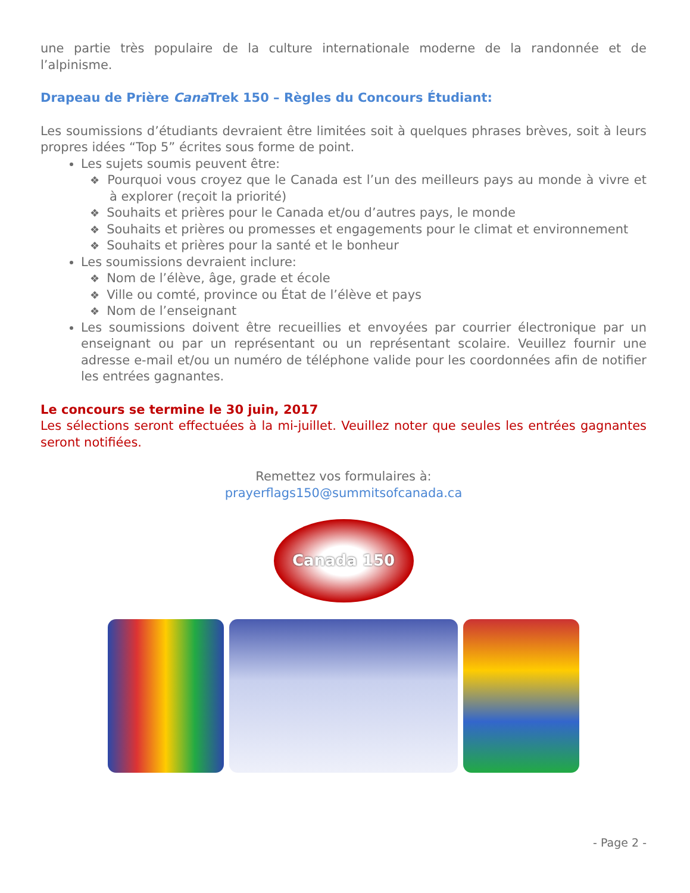une partie très populaire de la culture internationale moderne de la randonnée et de l’alpinisme.
Drapeau de Prière Cana Trek 150 – Règles du Concours Étudiant:
Les soumissions d’étudiants devraient être limitées soit à quelques phrases brèves, soit à leurs propres idées “Top 5” écrites sous forme de point.
Les sujets soumis peuvent être:
❖ Pourquoi vous croyez que le Canada est l’un des meilleurs pays au monde à vivre et à explorer (reçoit la priorité)
❖ Souhaits et prières pour le Canada et/ou d’autres pays, le monde
❖ Souhaits et prières ou promesses et engagements pour le climat et environnement
❖ Souhaits et prières pour la santé et le bonheur
Les soumissions devraient inclure:
❖ Nom de l’élève, âge, grade et école
❖ Ville ou comté, province ou État de l’élève et pays
❖ Nom de l’enseignant
Les soumissions doivent être recueillies et envoyées par courrier électronique par un enseignant ou par un représentant ou un représentant scolaire. Veuillez fournir une adresse e-mail et/ou un numéro de téléphone valide pour les coordonnées afin de notifier les entrées gagnantes.
Le concours se termine le 30 juin, 2017
Les sélections seront effectuées à la mi-juillet. Veuillez noter que seules les entrées gagnantes seront notifiées.
Remettez vos formulaires à:
prayerflags150@summitsofcanada.ca
Canada 150
- Page 2 -